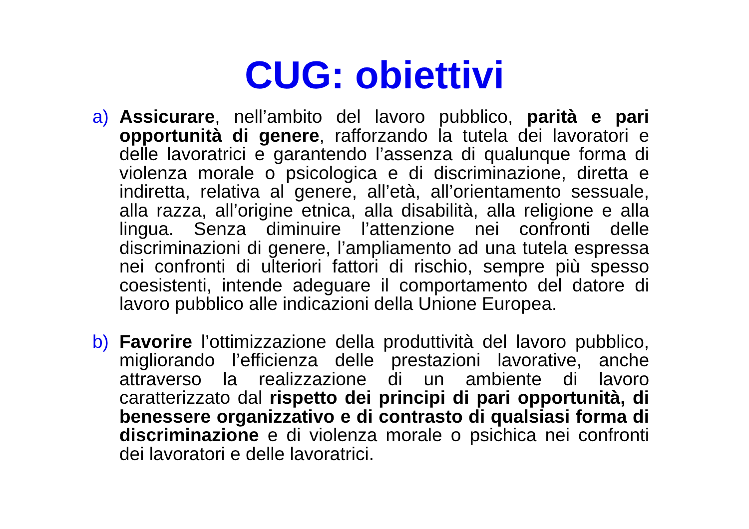CUG: obiettivi
a) Assicurare, nell’ambito del lavoro pubblico, parità e pari opportunità di genere, rafforzando la tutela dei lavoratori e delle lavoratrici e garantendo l’assenza di qualunque forma di violenza morale o psicologica e di discriminazione, diretta e indiretta, relativa al genere, all’età, all’orientamento sessuale, alla razza, all’origine etnica, alla disabilità, alla religione e alla lingua. Senza diminuire l’attenzione nei confronti delle discriminazioni di genere, l’ampliamento ad una tutela espressa nei confronti di ulteriori fattori di rischio, sempre più spesso coesistenti, intende adeguare il comportamento del datore di lavoro pubblico alle indicazioni della Unione Europea.
b) Favorire l’ottimizzazione della produttività del lavoro pubblico, migliorando l’efficienza delle prestazioni lavorative, anche attraverso la realizzazione di un ambiente di lavoro caratterizzato dal rispetto dei principi di pari opportunità, di benessere organizzativo e di contrasto di qualsiasi forma di discriminazione e di violenza morale o psichica nei confronti dei lavoratori e delle lavoratrici.